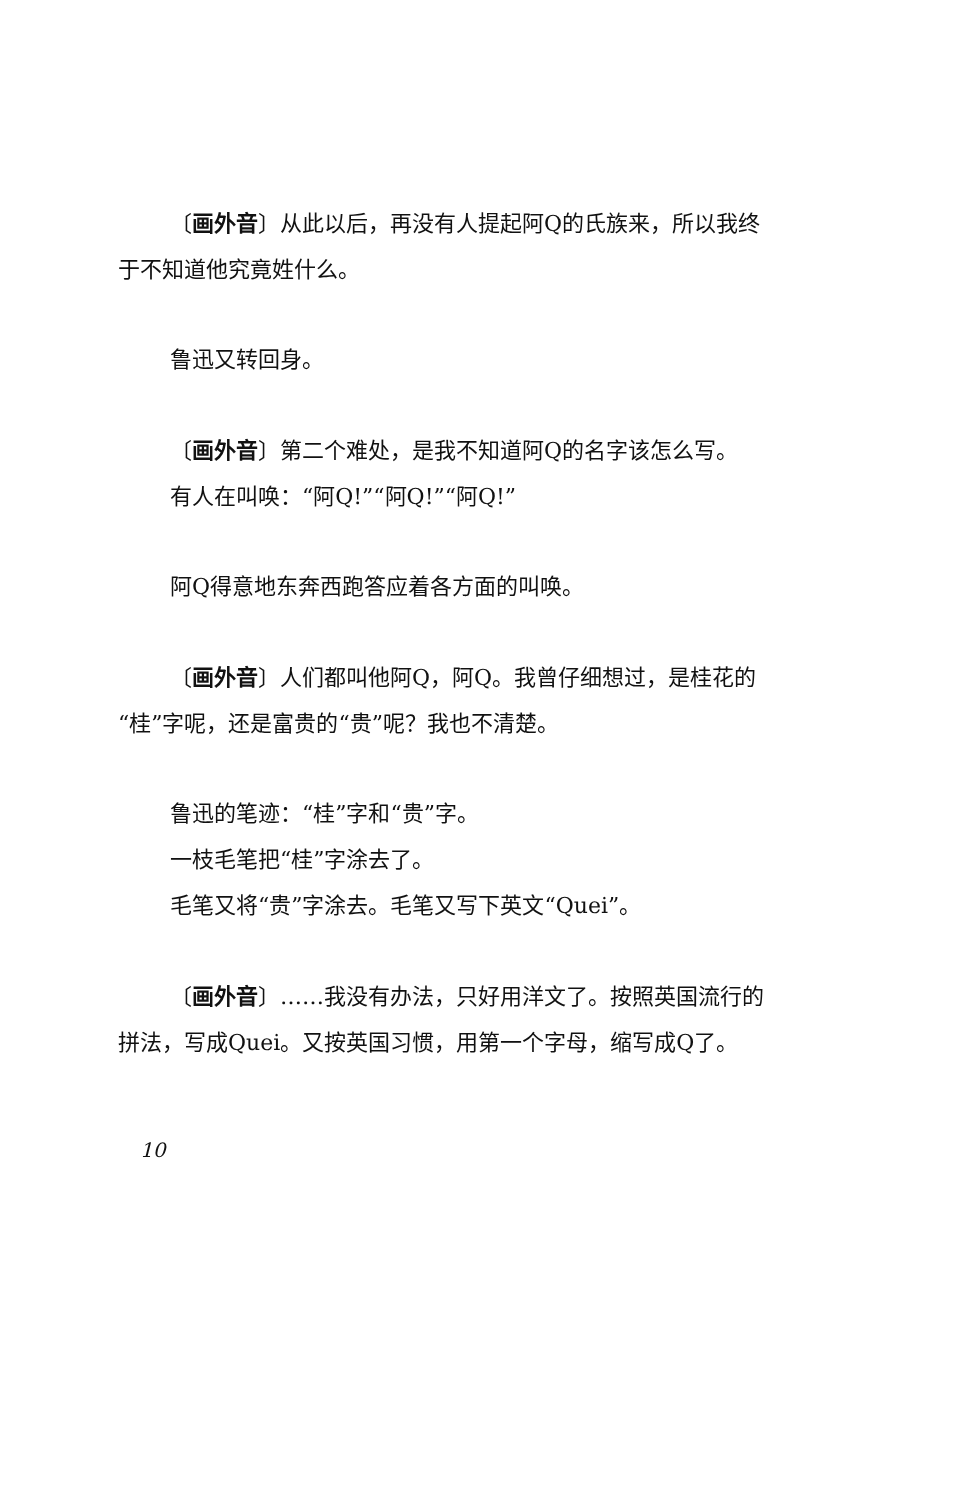〔画外音〕从此以后，再没有人提起阿Q的氏族来，所以我终于不知道他究竟姓什么。
鲁迅又转回身。
〔画外音〕第二个难处，是我不知道阿Q的名字该怎么写。
有人在叫唤：“阿Q!”“阿Q!”“阿Q!”
阿Q得意地东奔西跑答应着各方面的叫唤。
〔画外音〕人们都叫他阿Q，阿Q。我曾仔细想过，是桂花的“桂”字呢，还是富贵的“贵”呢？我也不清楚。
鲁迅的笔迹：“桂”字和“贵”字。
一枝毛笔把“桂”字涂去了。
毛笔又将“贵”字涂去。毛笔又写下英文“Quei”。
〔画外音〕……我没有办法，只好用洋文了。按照英国流行的拼法，写成Quei。又按英国习惯，用第一个字母，缩写成Q了。
10